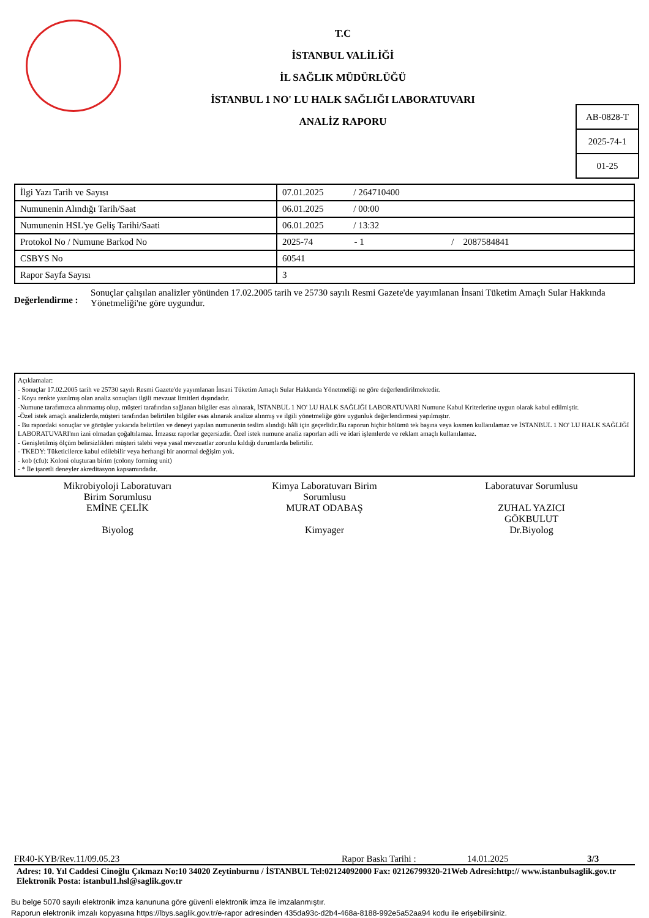T.C
İSTANBUL VALİLİĞİ
İL SAĞLIK MÜDÜRLÜĞÜ
İSTANBUL 1 NO' LU HALK SAĞLIĞI LABORATUVARI
ANALİZ RAPORU
AB-0828-T
2025-74-1
01-25
| İlgi Yazı Tarih ve Sayısı | 07.01.2025 / 264710400 |
| Numunenin Alındığı Tarih/Saat | 06.01.2025 / 00:00 |
| Numunenin HSL'ye Geliş Tarihi/Saati | 06.01.2025 / 13:32 |
| Protokol No / Numune Barkod No | 2025-74 - 1 / 2087584841 |
| CSBYS No | 60541 |
| Rapor Sayfa Sayısı | 3 |
Değerlendirme :
Sonuçlar çalışılan analizler yönünden 17.02.2005 tarih ve 25730 sayılı Resmi Gazete'de yayımlanan İnsani Tüketim Amaçlı Sular Hakkında Yönetmeliği'ne göre uygundur.
Açıklamalar:
- Sonuçlar 17.02.2005 tarih ve 25730 sayılı Resmi Gazete'de yayımlanan İnsani Tüketim Amaçlı Sular Hakkında Yönetmeliği ne göre değerlendirilmektedir.
- Koyu renkte yazılmış olan analiz sonuçları ilgili mevzuat limitleri dışındadır.
-Numune tarafımızca alınmamış olup, müşteri tarafından sağlanan bilgiler esas alınarak, İSTANBUL 1 NO' LU HALK SAĞLIĞI LABORATUVARI Numune Kabul Kriterlerine uygun olarak kabul edilmiştir.
-Özel istek amaçlı analizlerde,müşteri tarafından belirtilen bilgiler esas alınarak analize alınmış ve ilgili yönetmeliğe göre uygunluk değerlendirmesi yapılmıştır.
- Bu rapordaki sonuçlar ve görüşler yukarıda belirtilen ve deneyi yapılan numunenin teslim alındığı hâli için geçerlidir.Bu raporun hiçbir bölümü tek başına veya kısmen kullanılamaz ve İSTANBUL 1 NO' LU HALK SAĞLIĞI LABORATUVARI'nın izni olmadan çoğaltılamaz. İmzasız raporlar geçersizdir. Özel istek numune analiz raporları adli ve idari işlemlerde ve reklam amaçlı kullanılamaz.
- Genişletilmiş ölçüm belirsizlikleri müşteri talebi veya yasal mevzuatlar zorunlu kıldığı durumlarda belirtilir.
- TKEDY: Tüketicilerce kabul edilebilir veya herhangi bir anormal değişim yok.
- kob (cfu): Koloni oluşturan birim (colony forming unit)
- * İle işaretli deneyler akreditasyon kapsamındadır.
Mikrobiyoloji Laboratuvarı
Birim Sorumlusu
EMİNE ÇELİK
Biyolog
Kimya Laboratuvarı Birim
Sorumlusu
MURAT ODABAŞ
Kimyager
Laboratuvar Sorumlusu
ZUHAL YAZICI
GÖKBULUT
Dr.Biyolog
FR40-KYB/Rev.11/09.05.23 Rapor Baskı Tarihi : 14.01.2025 3/3
Adres: 10. Yıl Caddesi Cinoğlu Çıkmazı No:10 34020 Zeytinburnu / İSTANBUL Tel:02124092000 Fax: 02126799320-21Web Adresi:http:// www.istanbulsaglik.gov.tr Elektronik Posta: istanbul1.hsl@saglik.gov.tr
Bu belge 5070 sayılı elektronik imza kanununa göre güvenli elektronik imza ile imzalanmıştır.
Raporun elektronik imzalı kopyasına https://lbys.saglik.gov.tr/e-rapor adresinden 435da93c-d2b4-468a-8188-992e5a52aa94 kodu ile erişebilirsiniz.